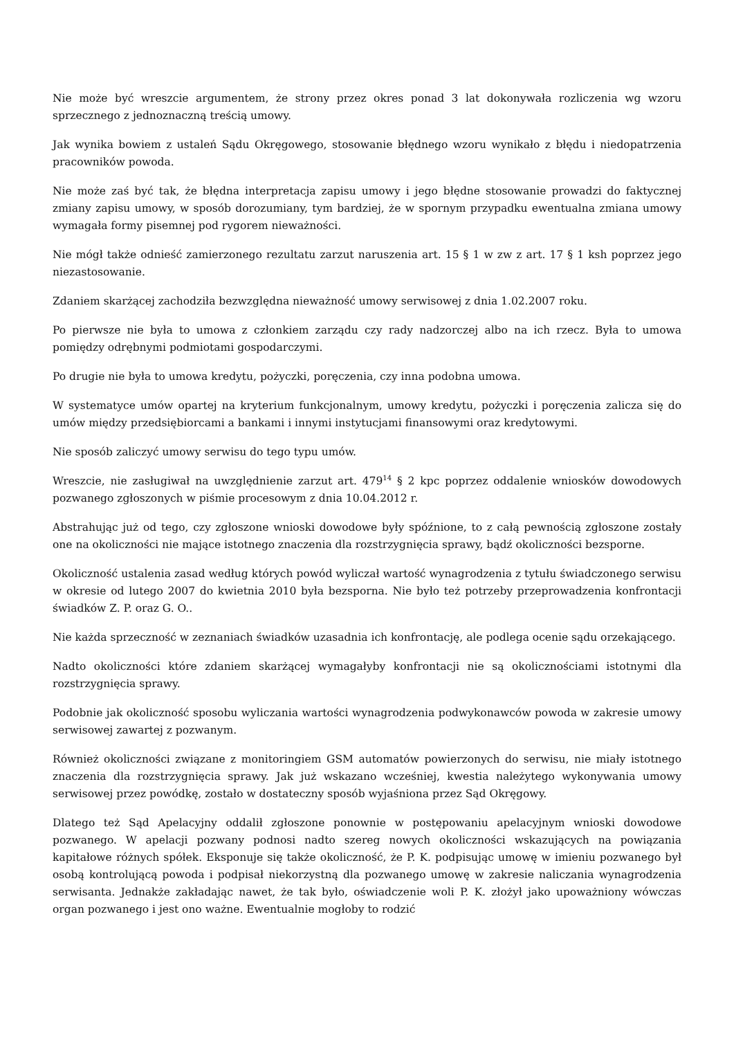Nie może być wreszcie argumentem, że strony przez okres ponad 3 lat dokonywała rozliczenia wg wzoru sprzecznego z jednoznaczną treścią umowy.
Jak wynika bowiem z ustaleń Sądu Okręgowego, stosowanie błędnego wzoru wynikało z błędu i niedopatrzenia pracowników powoda.
Nie może zaś być tak, że błędna interpretacja zapisu umowy i jego błędne stosowanie prowadzi do faktycznej zmiany zapisu umowy, w sposób dorozumiany, tym bardziej, że w spornym przypadku ewentualna zmiana umowy wymagała formy pisemnej pod rygorem nieważności.
Nie mógł także odnieść zamierzonego rezultatu zarzut naruszenia art. 15 § 1 w zw z art. 17 § 1 ksh poprzez jego niezastosowanie.
Zdaniem skarżącej zachodziła bezwzględna nieważność umowy serwisowej z dnia 1.02.2007 roku.
Po pierwsze nie była to umowa z członkiem zarządu czy rady nadzorczej albo na ich rzecz. Była to umowa pomiędzy odrębnymi podmiotami gospodarczymi.
Po drugie nie była to umowa kredytu, pożyczki, poręczenia, czy inna podobna umowa.
W systematyce umów opartej na kryterium funkcjonalnym, umowy kredytu, pożyczki i poręczenia zalicza się do umów między przedsiębiorcami a bankami i innymi instytucjami finansowymi oraz kredytowymi.
Nie sposób zaliczyć umowy serwisu do tego typu umów.
Wreszcie, nie zasługiwał na uwzględnienie zarzut art. 479<sup>14</sup> § 2 kpc poprzez oddalenie wniosków dowodowych pozwanego zgłoszonych w piśmie procesowym z dnia 10.04.2012 r.
Abstrahując już od tego, czy zgłoszone wnioski dowodowe były spóźnione, to z całą pewnością zgłoszone zostały one na okoliczności nie mające istotnego znaczenia dla rozstrzygnięcia sprawy, bądź okoliczności bezsporne.
Okoliczność ustalenia zasad według których powód wyliczał wartość wynagrodzenia z tytułu świadczonego serwisu w okresie od lutego 2007 do kwietnia 2010 była bezsporna. Nie było też potrzeby przeprowadzenia konfrontacji świadków Z. P. oraz G. O..
Nie każda sprzeczność w zeznaniach świadków uzasadnia ich konfrontację, ale podlega ocenie sądu orzekającego.
Nadto okoliczności które zdaniem skarżącej wymagałyby konfrontacji nie są okolicznościami istotnymi dla rozstrzygnięcia sprawy.
Podobnie jak okoliczność sposobu wyliczania wartości wynagrodzenia podwykonawców powoda w zakresie umowy serwisowej zawartej z pozwanym.
Również okoliczności związane z monitoringiem GSM automatów powierzonych do serwisu, nie miały istotnego znaczenia dla rozstrzygnięcia sprawy. Jak już wskazano wcześniej, kwestia należytego wykonywania umowy serwisowej przez powódkę, zostało w dostateczny sposób wyjaśniona przez Sąd Okręgowy.
Dlatego też Sąd Apelacyjny oddalił zgłoszone ponownie w postępowaniu apelacyjnym wnioski dowodowe pozwanego. W apelacji pozwany podnosi nadto szereg nowych okoliczności wskazujących na powiązania kapitałowe różnych spółek. Eksponuje się także okoliczność, że P. K. podpisując umowę w imieniu pozwanego był osobą kontrolującą powoda i podpisał niekorzystną dla pozwanego umowę w zakresie naliczania wynagrodzenia serwisanta. Jednakże zakładając nawet, że tak było, oświadczenie woli P. K. złożył jako upoważniony wówczas organ pozwanego i jest ono ważne. Ewentualnie mogłoby to rodzić